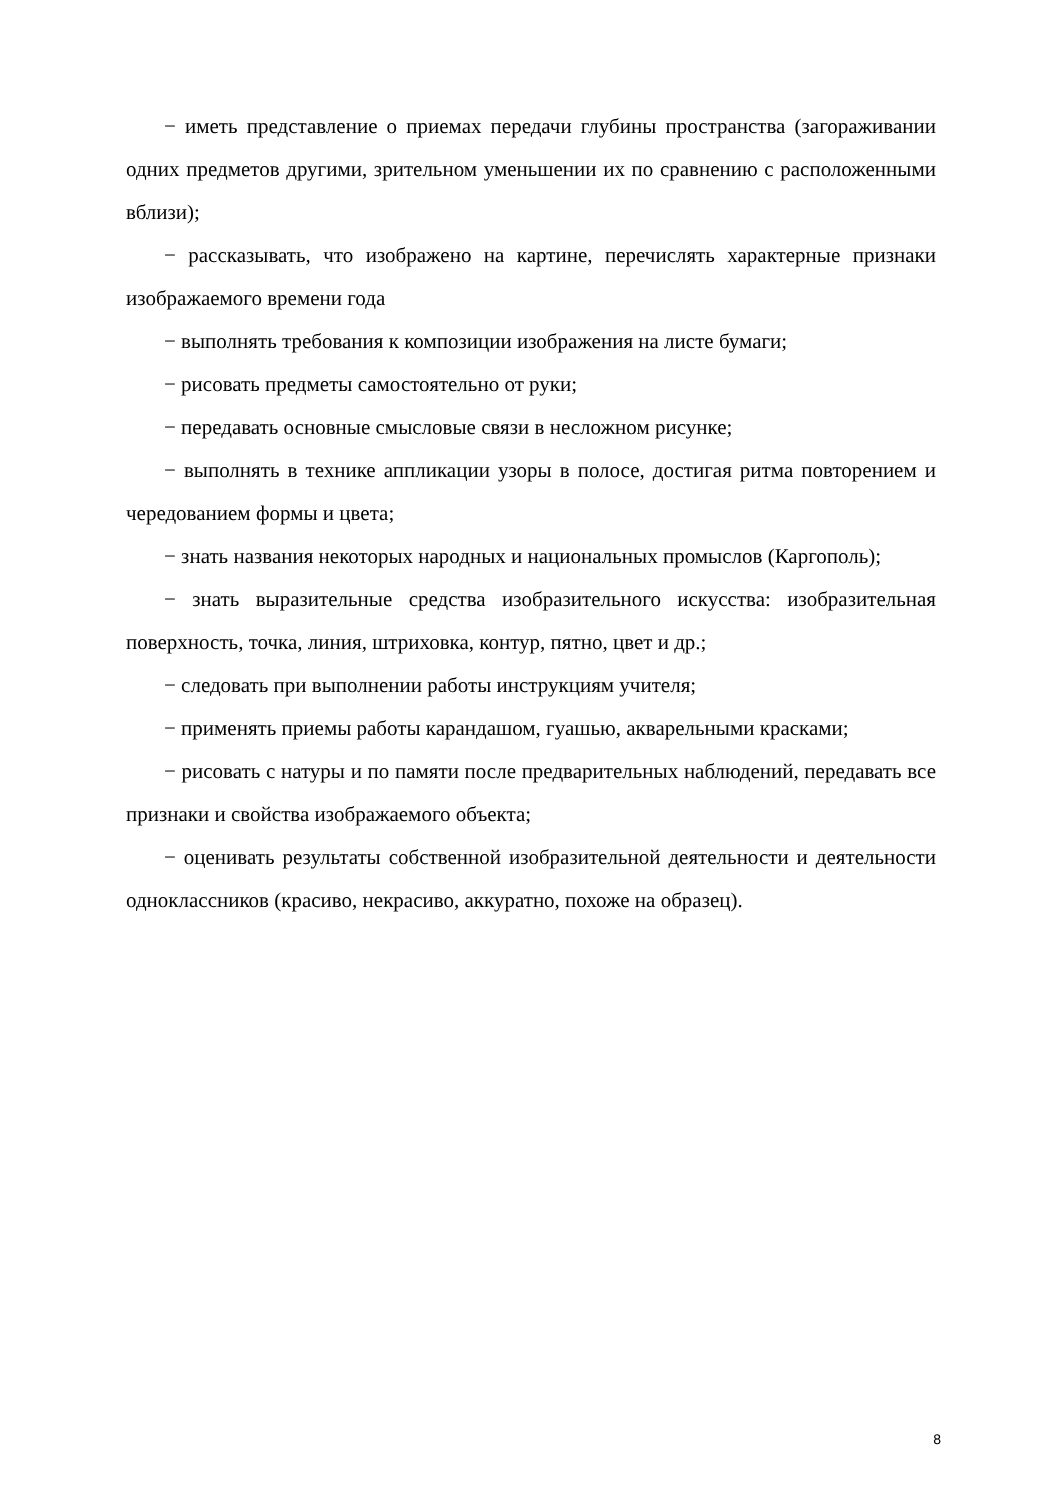− иметь представление о приемах передачи глубины пространства (загораживании одних предметов другими, зрительном уменьшении их по сравнению с расположенными вблизи);
− рассказывать, что изображено на картине, перечислять характерные признаки изображаемого времени года
− выполнять требования к композиции изображения на листе бумаги;
− рисовать предметы самостоятельно от руки;
− передавать основные смысловые связи в несложном рисунке;
− выполнять в технике аппликации узоры в полосе, достигая ритма повторением и чередованием формы и цвета;
− знать названия некоторых народных и национальных промыслов (Каргополь);
− знать выразительные средства изобразительного искусства: изобразительная поверхность, точка, линия, штриховка, контур, пятно, цвет и др.;
− следовать при выполнении работы инструкциям учителя;
− применять приемы работы карандашом, гуашью, акварельными красками;
− рисовать с натуры и по памяти после предварительных наблюдений, передавать все признаки и свойства изображаемого объекта;
− оценивать результаты собственной изобразительной деятельности и деятельности одноклассников (красиво, некрасиво, аккуратно, похоже на образец).
8